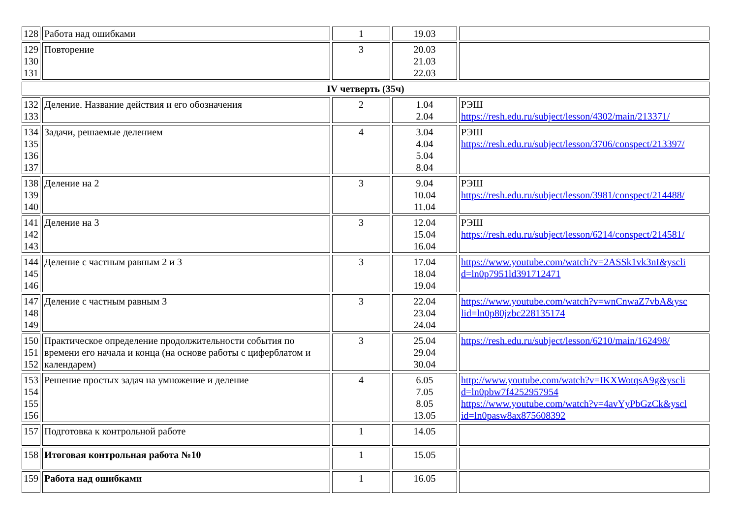| 128 | Работа над ошибками | 1 | 19.03 | |
| 129 130 131 | Повторение | 3 | 20.03 21.03 22.03 | |
| IV четверть (35ч) | | | | |
| 132 133 | Деление. Название действия и его обозначения | 2 | 1.04 2.04 | РЭШ https://resh.edu.ru/subject/lesson/4302/main/213371/ |
| 134 135 136 137 | Задачи, решаемые делением | 4 | 3.04 4.04 5.04 8.04 | РЭШ https://resh.edu.ru/subject/lesson/3706/conspect/213397/ |
| 138 139 140 | Деление на 2 | 3 | 9.04 10.04 11.04 | РЭШ https://resh.edu.ru/subject/lesson/3981/conspect/214488/ |
| 141 142 143 | Деление на 3 | 3 | 12.04 15.04 16.04 | РЭШ https://resh.edu.ru/subject/lesson/6214/conspect/214581/ |
| 144 145 146 | Деление с частным равным 2 и 3 | 3 | 17.04 18.04 19.04 | https://www.youtube.com/watch?v=2ASSk1vk3nI&yscli d=ln0p7951ld391712471 |
| 147 148 149 | Деление с частным равным 3 | 3 | 22.04 23.04 24.04 | https://www.youtube.com/watch?v=wnCnwaZ7vbA&ysc lid=ln0p80jzbc228135174 |
| 150 151 152 | Практическое определение продолжительности события по времени его начала и конца (на основе работы с циферблатом и календарем) | 3 | 25.04 29.04 30.04 | https://resh.edu.ru/subject/lesson/6210/main/162498/ |
| 153 154 155 156 | Решение простых задач на умножение и деление | 4 | 6.05 7.05 8.05 13.05 | http://www.youtube.com/watch?v=IKXWotqsA9g&yscli d=ln0pbw7f4252957954 https://www.youtube.com/watch?v=4avYyPbGzCk&yscl id=ln0pasw8ax875608392 |
| 157 | Подготовка к контрольной работе | 1 | 14.05 | |
| 158 | Итоговая контрольная работа №10 | 1 | 15.05 | |
| 159 | Работа над ошибками | 1 | 16.05 | |